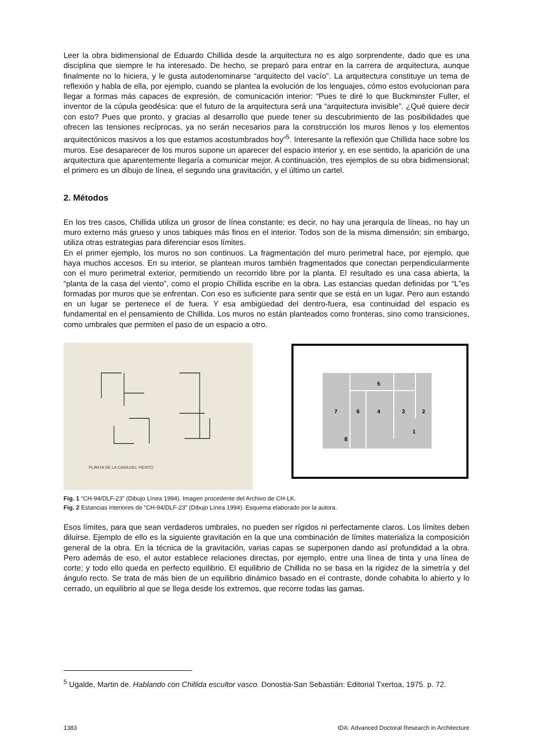Leer la obra bidimensional de Eduardo Chillida desde la arquitectura no es algo sorprendente, dado que es una disciplina que siempre le ha interesado. De hecho, se preparó para entrar en la carrera de arquitectura, aunque finalmente no lo hiciera, y le gusta autodenominarse “arquitecto del vacío”. La arquitectura constituye un tema de reflexión y habla de ella, por ejemplo, cuando se plantea la evolución de los lenguajes, cómo estos evolucionan para llegar a formas más capaces de expresión, de comunicación interior: “Pues te diré lo que Buckminster Fuller, el inventor de la cúpula geodésica: que el futuro de la arquitectura será una “arquitectura invisible”. ¿Qué quiere decir con esto? Pues que pronto, y gracias al desarrollo que puede tener su descubrimiento de las posibilidades que ofrecen las tensiones recíprocas, ya no serán necesarios para la construcción los muros llenos y los elementos arquitectónicos masivos a los que estamos acostumbrados hoy”<sup>5</sup>. Interesante la reflexión que Chillida hace sobre los muros. Ese desaparecer de los muros supone un aparecer del espacio interior y, en ese sentido, la aparición de una arquitectura que aparentemente llegaría a comunicar mejor. A continuación, tres ejemplos de su obra bidimensional; el primero es un dibujo de línea, el segundo una gravitación, y el último un cartel.
2. Métodos
En los tres casos, Chillida utiliza un grosor de línea constante; es decir, no hay una jerarquía de líneas, no hay un muro externo más grueso y unos tabiques más finos en el interior. Todos son de la misma dimensión; sin embargo, utiliza otras estrategias para diferenciar esos límites.
En el primer ejemplo, los muros no son continuos. La fragmentación del muro perimetral hace, por ejemplo, que haya muchos accesos. En su interior, se plantean muros también fragmentados que conectan perpendicularmente con el muro perimetral exterior, permitiendo un recorrido libre por la planta. El resultado es una casa abierta, la “planta de la casa del viento”, como el propio Chillida escribe en la obra. Las estancias quedan definidas por “L”es formadas por muros que se enfrentan. Con eso es suficiente para sentir que se está en un lugar. Pero aun estando en un lugar se pertenece el de fuera. Y esa ambigüedad del dentro-fuera, esa continuidad del espacio es fundamental en el pensamiento de Chillida. Los muros no están planteados como fronteras, sino como transiciones, como umbrales que permiten el paso de un espacio a otro.
PLANTA DE LA CASA DEL VIENTO
5
7
6
4
3
2
1
8
Fig. 1 “CH-94/DLF-23” (Dibujo Línea 1994). Imagen procedente del Archivo de CH-LK.
Fig. 2 Estancias interiores de “CH-94/DLF-23” (Dibujo Línea 1994). Esquema elaborado por la autora.
Esos límites, para que sean verdaderos umbrales, no pueden ser rígidos ni perfectamente claros. Los límites deben diluirse. Ejemplo de ello es la siguiente gravitación en la que una combinación de límites materializa la composición general de la obra. En la técnica de la gravitación, varias capas se superponen dando así profundidad a la obra. Pero además de eso, el autor establece relaciones directas, por ejemplo, entre una línea de tinta y una línea de corte; y todo ello queda en perfecto equilibrio. El equilibrio de Chillida no se basa en la rigidez de la simetría y del ángulo recto. Se trata de más bien de un equilibrio dinámico basado en el contraste, donde cohabita lo abierto y lo cerrado, un equilibrio al que se llega desde los extremos, que recorre todas las gamas.
<sup>5</sup> Ugalde, Martin de. Hablando con Chillida escultor vasco. Donostia-San Sebastián: Editorial Txertoa, 1975. p. 72.
1383 IDA: Advanced Doctoral Research in Architecture